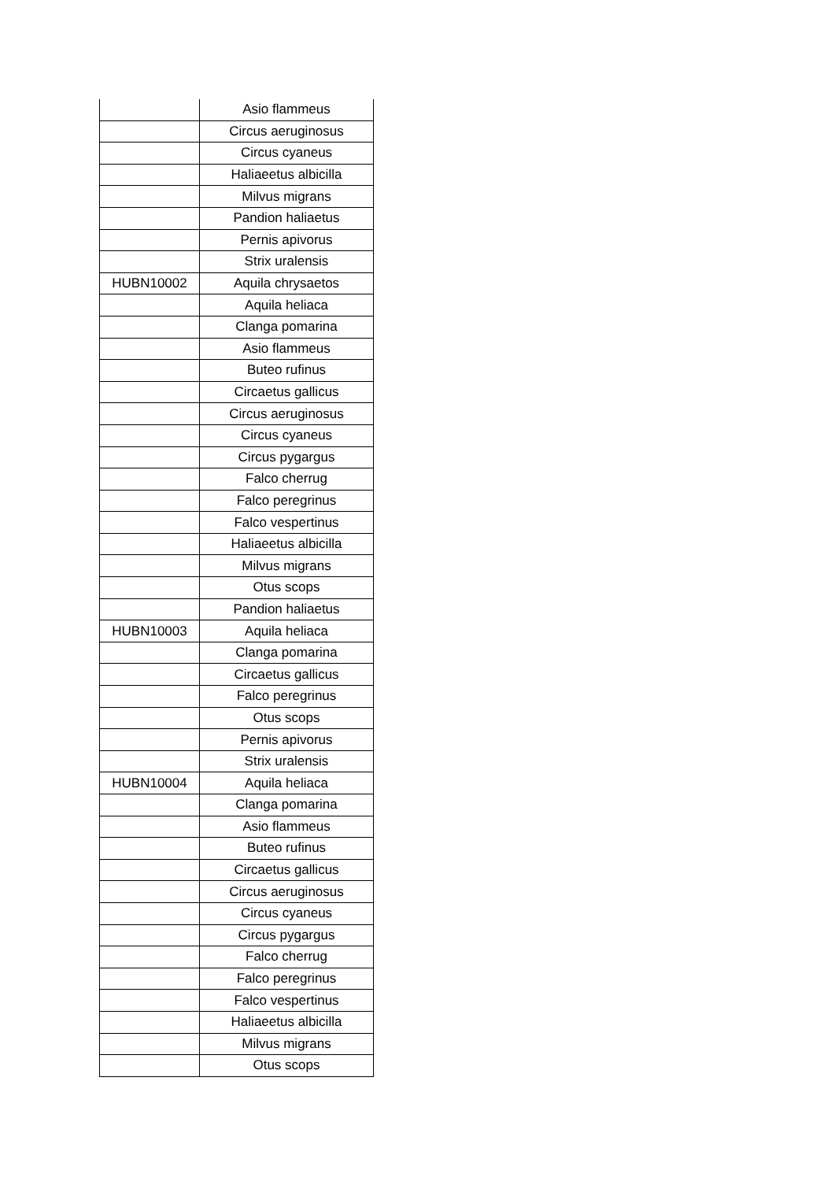| | Asio flammeus |
| | Circus aeruginosus |
| | Circus cyaneus |
| | Haliaeetus albicilla |
| | Milvus migrans |
| | Pandion haliaetus |
| | Pernis apivorus |
| | Strix uralensis |
| HUBN10002 | Aquila chrysaetos |
| | Aquila heliaca |
| | Clanga pomarina |
| | Asio flammeus |
| | Buteo rufinus |
| | Circaetus gallicus |
| | Circus aeruginosus |
| | Circus cyaneus |
| | Circus pygargus |
| | Falco cherrug |
| | Falco peregrinus |
| | Falco vespertinus |
| | Haliaeetus albicilla |
| | Milvus migrans |
| | Otus scops |
| | Pandion haliaetus |
| HUBN10003 | Aquila heliaca |
| | Clanga pomarina |
| | Circaetus gallicus |
| | Falco peregrinus |
| | Otus scops |
| | Pernis apivorus |
| | Strix uralensis |
| HUBN10004 | Aquila heliaca |
| | Clanga pomarina |
| | Asio flammeus |
| | Buteo rufinus |
| | Circaetus gallicus |
| | Circus aeruginosus |
| | Circus cyaneus |
| | Circus pygargus |
| | Falco cherrug |
| | Falco peregrinus |
| | Falco vespertinus |
| | Haliaeetus albicilla |
| | Milvus migrans |
| | Otus scops |